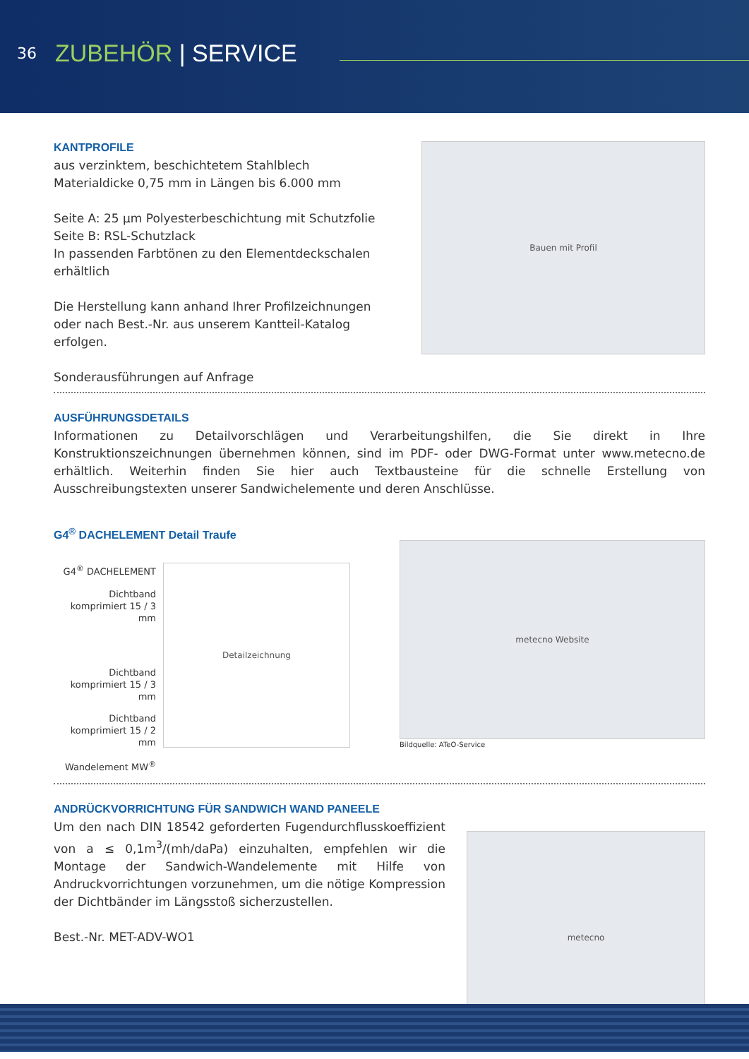36 ZUBEHÖR | SERVICE
KANTPROFILE
aus verzinktem, beschichtetem Stahlblech
Materialdicke 0,75 mm in Längen bis 6.000 mm
Seite A: 25 µm Polyesterbeschichtung mit Schutzfolie
Seite B: RSL-Schutzlack
In passenden Farbtönen zu den Elementdeckschalen erhältlich
Die Herstellung kann anhand Ihrer Profilzeichnungen
oder nach Best.-Nr. aus unserem Kantteil-Katalog erfolgen.
Sonderausführungen auf Anfrage
Bauen mit Profil
AUSFÜHRUNGSDETAILS
Informationen zu Detailvorschlägen und Verarbeitungshilfen, die Sie direkt in Ihre Konstruktionszeichnungen übernehmen können, sind im PDF- oder DWG-Format unter www.metecno.de erhältlich. Weiterhin finden Sie hier auch Textbausteine für die schnelle Erstellung von Ausschreibungstexten unserer Sandwichelemente und deren Anschlüsse.
G4<sup>®</sup> DACHELEMENT Detail Traufe
G4<sup>®</sup> DACHELEMENT
Dichtband
komprimiert 15 / 3 mm
Dichtband
komprimiert 15 / 3 mm
Dichtband
komprimiert 15 / 2 mm
Wandelement MW<sup>®</sup>
Detailzeichnung
metecno Website
Bildquelle: ATeO-Service
ANDRÜCKVORRICHTUNG FÜR SANDWICH WAND PANEELE
Um den nach DIN 18542 geforderten Fugendurchflusskoeffizient von a ≤ 0,1m<sup>3</sup>/(mh/daPa) einzuhalten, empfehlen wir die Montage der Sandwich-Wandelemente mit Hilfe von Andruckvorrichtungen vorzunehmen, um die nötige Kompression der Dichtbänder im Längsstoß sicherzustellen.
Best.-Nr. MET-ADV-WO1
metecno